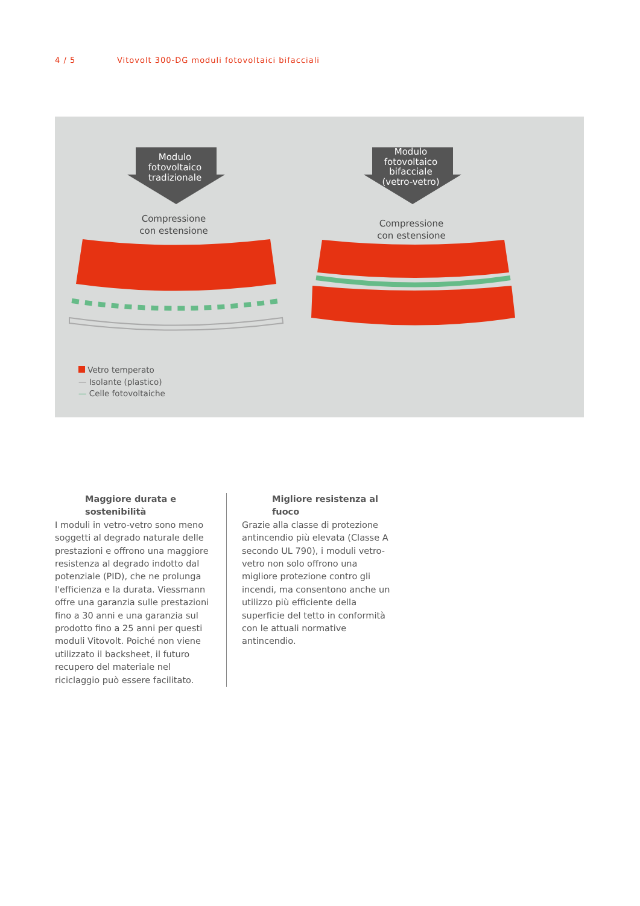4 / 5 Vitovolt 300-DG moduli fotovoltaici bifacciali
Modulo
fotovoltaico
tradizionale
Modulo
fotovoltaico
bifacciale
(vetro-vetro)
Compressione
con estensione
Compressione
con estensione
Vetro temperato
— Isolante (plastico)
— Celle fotovoltaiche
Maggiore durata e sostenibilità
I moduli in vetro-vetro sono meno soggetti al degrado naturale delle prestazioni e offrono una maggiore resistenza al degrado indotto dal potenziale (PID), che ne prolunga l'efficienza e la durata. Viessmann offre una garanzia sulle prestazioni fino a 30 anni e una garanzia sul prodotto fino a 25 anni per questi moduli Vitovolt. Poiché non viene utilizzato il backsheet, il futuro recupero del materiale nel riciclaggio può essere facilitato.
Migliore resistenza al fuoco
Grazie alla classe di protezione antincendio più elevata (Classe A secondo UL 790), i moduli vetro-vetro non solo offrono una migliore protezione contro gli incendi, ma consentono anche un utilizzo più efficiente della superficie del tetto in conformità con le attuali normative antincendio.